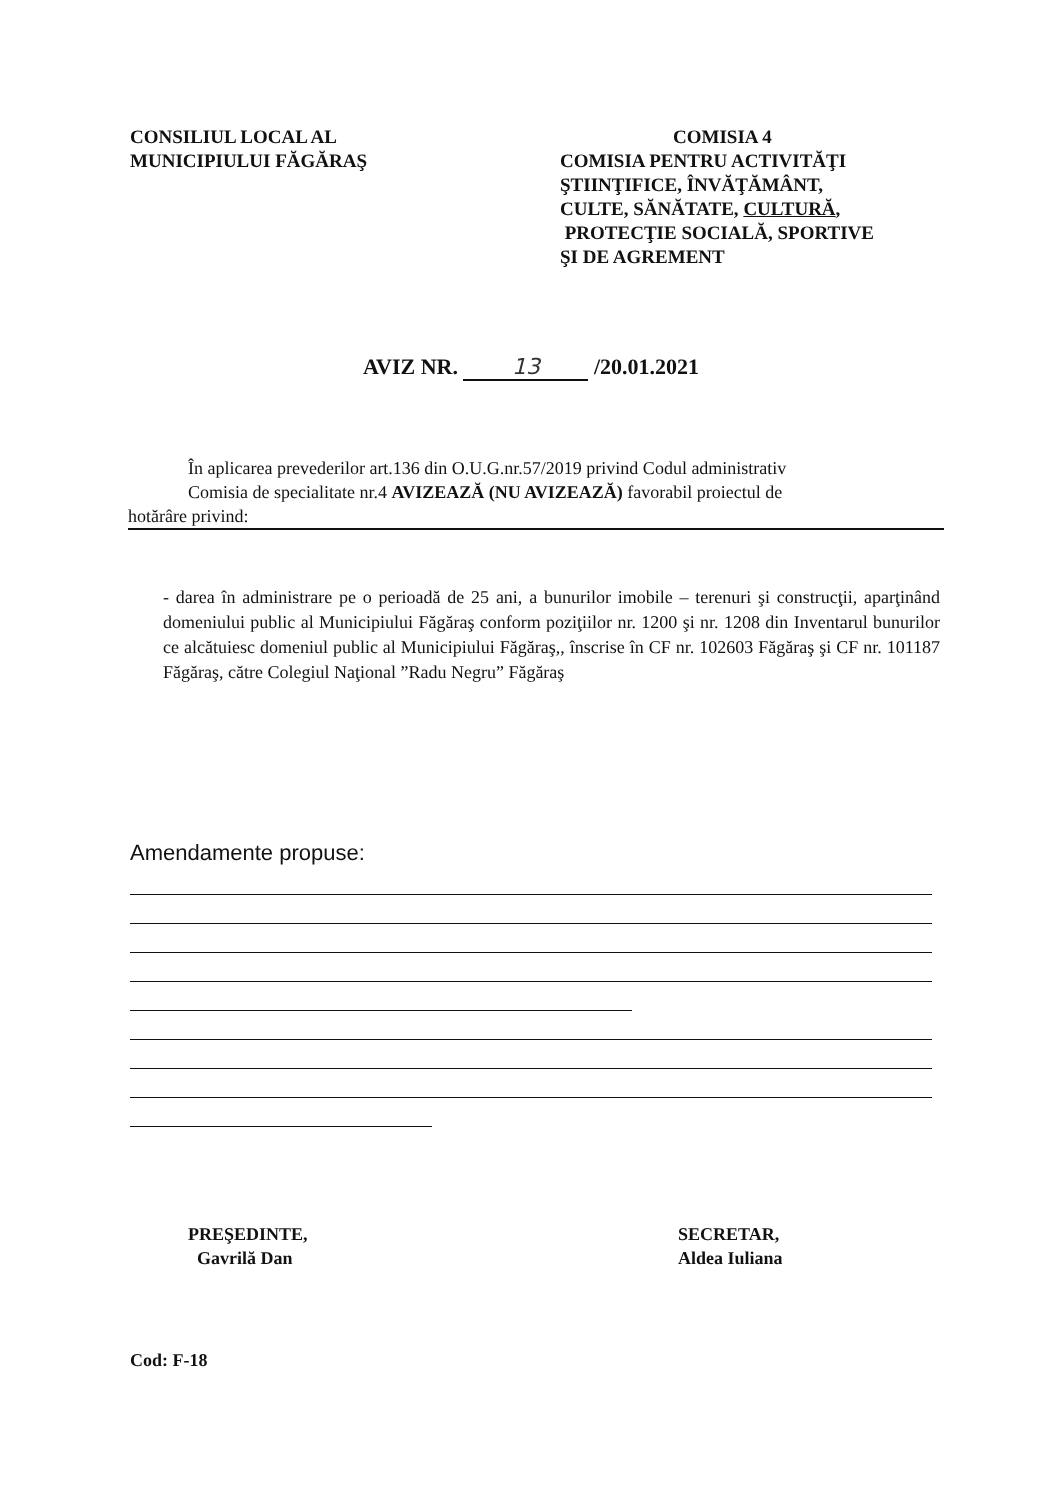CONSILIUL LOCAL AL
MUNICIPIULUI FĂGĂRAŞ
COMISIA 4
COMISIA PENTRU ACTIVITĂŢI
ŞTIINŢIFICE, ÎNVĂŢĂMÂNT,
CULTE, SĂNĂTATE, CULTURĂ,
PROTECŢIE SOCIALĂ, SPORTIVE
ŞI DE AGREMENT
AVIZ NR. 13 /20.01.2021
În aplicarea prevederilor art.136 din O.U.G.nr.57/2019 privind Codul administrativ
Comisia de specialitate nr.4 AVIZEAZĂ (NU AVIZEAZĂ) favorabil proiectul de
hotărâre privind:
- darea în administrare pe o perioadă de 25 ani, a bunurilor imobile – terenuri şi construcţii, aparţinând domeniului public al Municipiului Făgăraş conform poziţiilor nr. 1200 şi nr. 1208 din Inventarul bunurilor ce alcătuiesc domeniul public al Municipiului Făgăraş,, înscrise în CF nr. 102603 Făgăraş şi CF nr. 101187 Făgăraş, către Colegiul Naţional ”Radu Negru” Făgăraş
Amendamente propuse:
PREŞEDINTE,
Gavrilă Dan
SECRETAR,
Aldea Iuliana
Cod: F-18